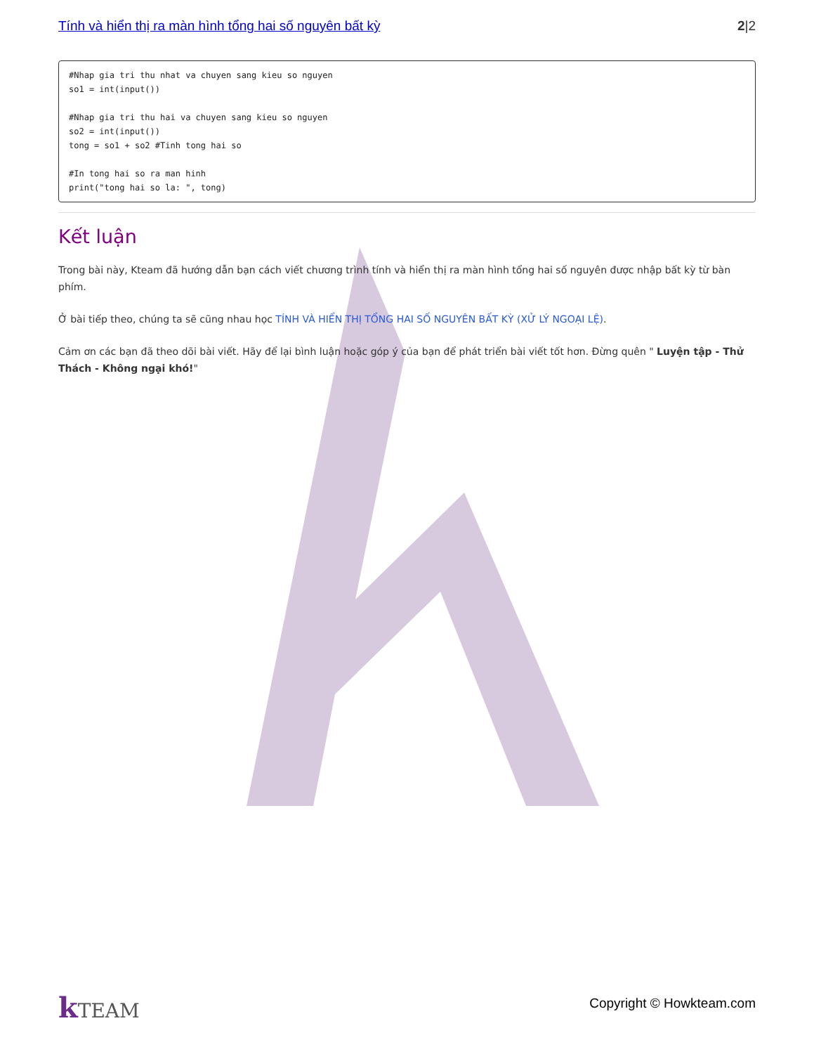Tính và hiển thị ra màn hình tổng hai số nguyên bất kỳ 2|2
#Nhap gia tri thu nhat va chuyen sang kieu so nguyen
so1 = int(input())

#Nhap gia tri thu hai va chuyen sang kieu so nguyen
so2 = int(input())
tong = so1 + so2 #Tinh tong hai so

#In tong hai so ra man hinh
print("tong hai so la: ", tong)
Kết luận
Trong bài này, Kteam đã hướng dẫn bạn cách viết chương trình tính và hiển thị ra màn hình tổng hai số nguyên được nhập bất kỳ từ bàn phím.
Ở bài tiếp theo, chúng ta sẽ cũng nhau học TÍNH VÀ HIỂN THỊ TỔNG HAI SỐ NGUYÊN BẤT KỲ (XỬ LÝ NGOẠI LỆ).
Cảm ơn các bạn đã theo dõi bài viết. Hãy để lại bình luận hoặc góp ý của bạn để phát triển bài viết tốt hơn. Đừng quên " Luyện tập - Thử Thách - Không ngại khó!"
k TEAM
Copyright © Howkteam.com